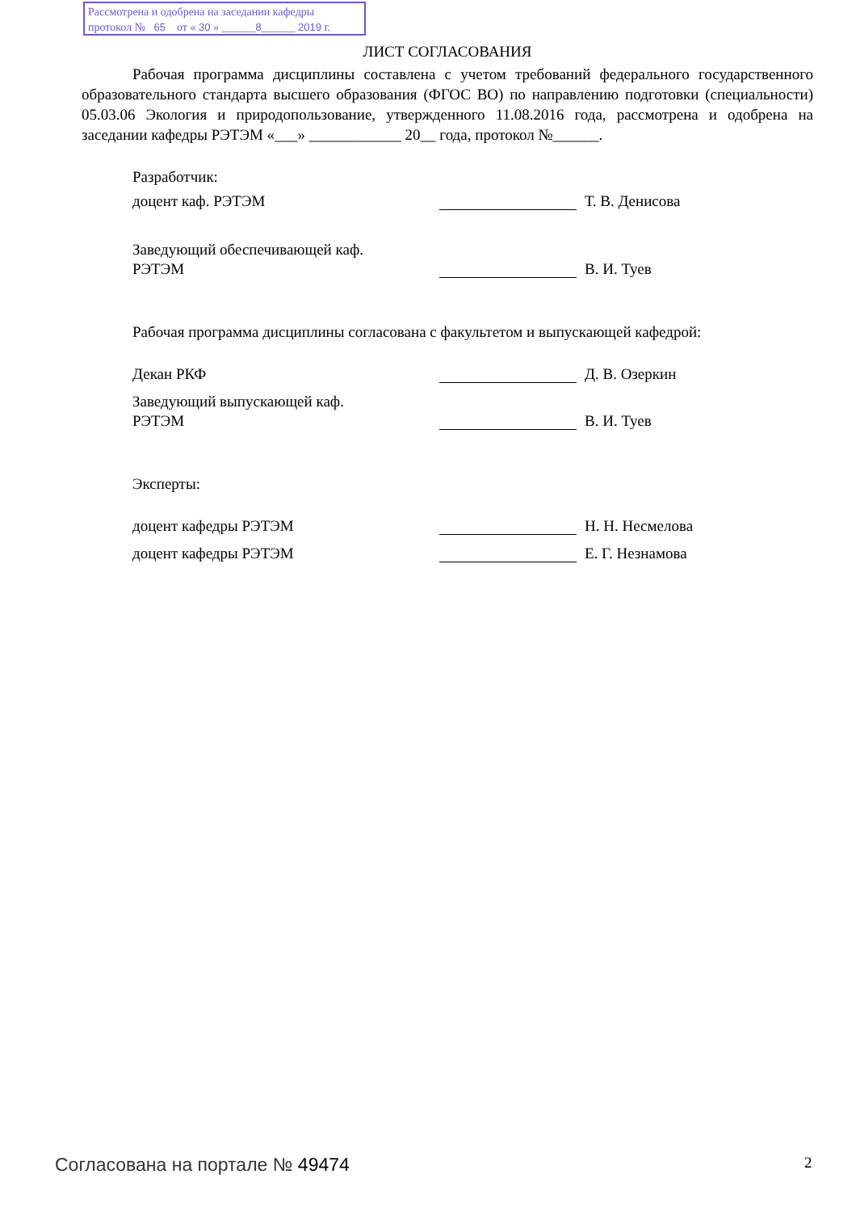Рассмотрена и одобрена на заседании кафедры
протокол № 65 от « 30 » ______8______ 2019 г.
ЛИСТ СОГЛАСОВАНИЯ
Рабочая программа дисциплины составлена с учетом требований федерального государственного образовательного стандарта высшего образования (ФГОС ВО) по направлению подготовки (специальности) 05.03.06 Экология и природопользование, утвержденного 11.08.2016 года, рассмотрена и одобрена на заседании кафедры РЭТЭМ «___» ____________ 20__ года, протокол №______.
Разработчик:
доцент каф. РЭТЭМ Т. В. Денисова
Заведующий обеспечивающей каф.
РЭТЭМ
В. И. Туев
Рабочая программа дисциплины согласована с факультетом и выпускающей кафедрой:
Декан РКФ Д. В. Озеркин
Заведующий выпускающей каф.
РЭТЭМ
В. И. Туев
Эксперты:
доцент кафедры РЭТЭМ Н. Н. Несмелова
доцент кафедры РЭТЭМ Е. Г. Незнамова
Согласована на портале № 49474 2